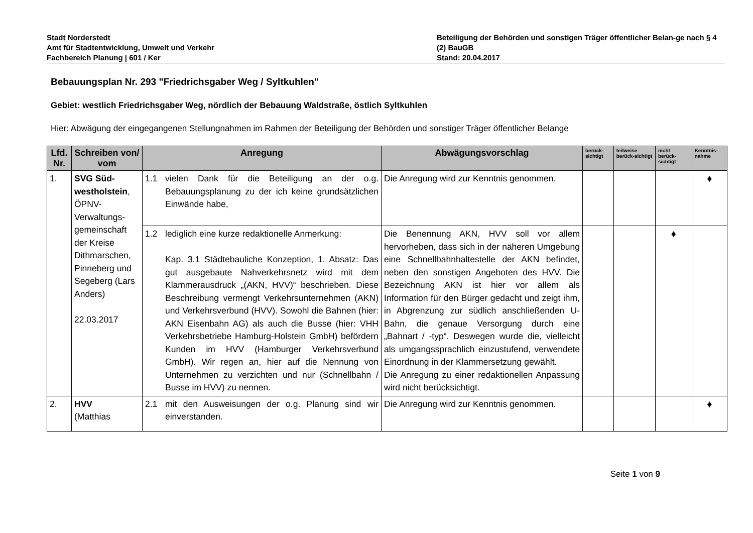Stadt Norderstedt
Amt für Stadtentwicklung, Umwelt und Verkehr
Fachbereich Planung | 601 / Ker
Beteiligung der Behörden und sonstigen Träger öffentlicher Belan-ge nach § 4 (2) BauGB
Stand: 20.04.2017
Bebauungsplan Nr. 293 "Friedrichsgaber Weg / Syltkuhlen"
Gebiet: westlich Friedrichsgaber Weg, nördlich der Bebauung Waldstraße, östlich Syltkuhlen
Hier: Abwägung der eingegangenen Stellungnahmen im Rahmen der Beteiligung der Behörden und sonstiger Träger öffentlicher Belange
| Lfd. Nr. | Schreiben von/ vom | Anregung | Abwägungsvorschlag | berück-sichtigt | teilweise berück-sichtigt | nicht berück-sichtigt | Kenntnis-nahme |
| --- | --- | --- | --- | --- | --- | --- | --- |
| 1. | SVG Süd-westholstein , ÖPNV-Verwaltungs-gemeinschaft der Kreise Dithmarschen, Pinneberg und Segeberg (Lars Anders) 22.03.2017 | 1.1 vielen Dank für die Beteiligung an der o.g. Bebauungsplanung zu der ich keine grundsätzlichen Einwände habe, | Die Anregung wird zur Kenntnis genommen. | | | | ♦ |
| | | 1.2 lediglich eine kurze redaktionelle Anmerkung: Kap. 3.1 Städtebauliche Konzeption, 1. Absatz: Das gut ausgebaute Nahverkehrsnetz wird mit dem Klammerausdruck „(AKN, HVV)“ beschrieben. Diese Beschreibung vermengt Verkehrsunternehmen (AKN) und Verkehrsverbund (HVV). Sowohl die Bahnen (hier: AKN Eisenbahn AG) als auch die Busse (hier: VHH Verkehrsbetriebe Hamburg-Holstein GmbH) befördern Kunden im HVV (Hamburger Verkehrsverbund GmbH). Wir regen an, hier auf die Nennung von Unternehmen zu verzichten und nur (Schnellbahn / Busse im HVV) zu nennen. | Die Benennung AKN, HVV soll vor allem hervorheben, dass sich in der näheren Umgebung eine Schnellbahnhaltestelle der AKN befindet, neben den sonstigen Angeboten des HVV. Die Bezeichnung AKN ist hier vor allem als Information für den Bürger gedacht und zeigt ihm, in Abgrenzung zur südlich anschließenden U-Bahn, die genaue Versorgung durch eine „Bahnart / -typ“. Deswegen wurde die, vielleicht als umgangssprachlich einzustufend, verwendete Einordnung in der Klammersetzung gewählt. Die Anregung zu einer redaktionellen Anpassung wird nicht berücksichtigt. | | | ♦ | |
| 2. | HVV (Matthias | 2.1 mit den Ausweisungen der o.g. Planung sind wir einverstanden. | Die Anregung wird zur Kenntnis genommen. | | | | ♦ |
Seite 1 von 9